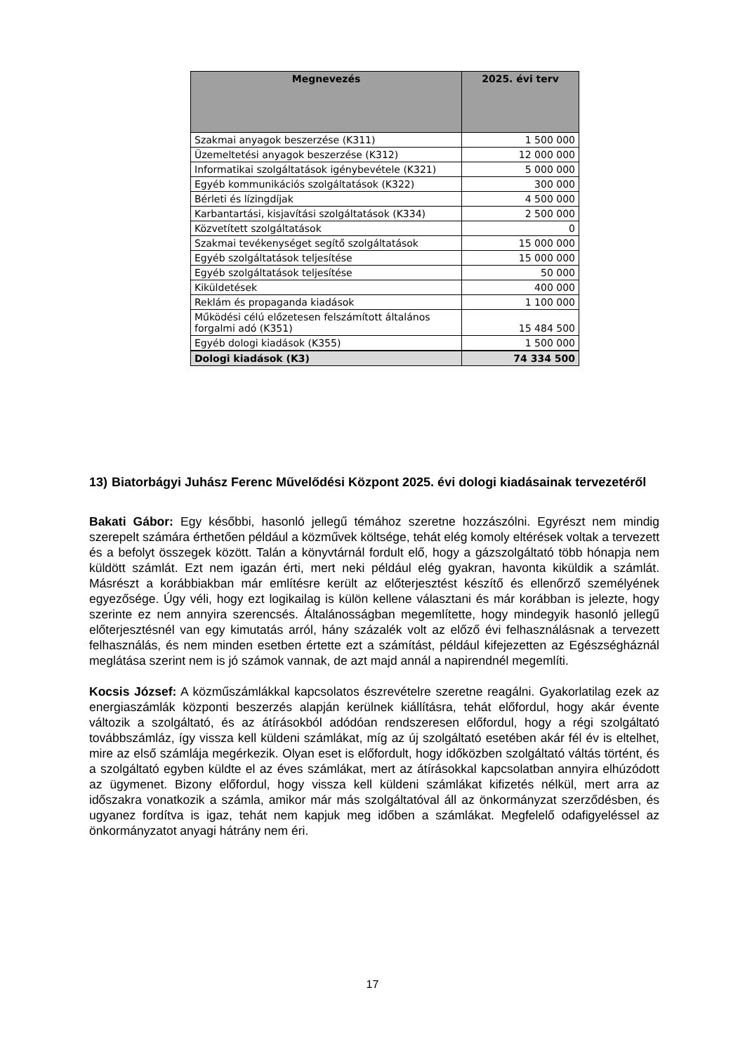| Megnevezés | 2025. évi terv |
| --- | --- |
| Szakmai anyagok beszerzése (K311) | 1 500 000 |
| Üzemeltetési anyagok beszerzése (K312) | 12 000 000 |
| Informatikai szolgáltatások igénybevétele (K321) | 5 000 000 |
| Egyéb kommunikációs szolgáltatások (K322) | 300 000 |
| Bérleti és lízingdíjak | 4 500 000 |
| Karbantartási, kisjavítási szolgáltatások (K334) | 2 500 000 |
| Közvetített szolgáltatások | 0 |
| Szakmai tevékenységet segítő szolgáltatások | 15 000 000 |
| Egyéb szolgáltatások teljesítése | 15 000 000 |
| Egyéb szolgáltatások teljesítése | 50 000 |
| Kiküldetések | 400 000 |
| Reklám és propaganda kiadások | 1 100 000 |
| Működési célú előzetesen felszámított általános forgalmi adó (K351) | 15 484 500 |
| Egyéb dologi kiadások (K355) | 1 500 000 |
| Dologi kiadások (K3) | 74 334 500 |
13)
Biatorbágyi Juhász Ferenc Művelődési Központ 2025. évi dologi kiadásainak tervezetéről
Bakati Gábor: Egy későbbi, hasonló jellegű témához szeretne hozzászólni. Egyrészt nem mindig szerepelt számára érthetően például a közművek költsége, tehát elég komoly eltérések voltak a tervezett és a befolyt összegek között. Talán a könyvtárnál fordult elő, hogy a gázszolgáltató több hónapja nem küldött számlát. Ezt nem igazán érti, mert neki például elég gyakran, havonta kiküldik a számlát. Másrészt a korábbiakban már említésre került az előterjesztést készítő és ellenőrző személyének egyezősége. Úgy véli, hogy ezt logikailag is külön kellene választani és már korábban is jelezte, hogy szerinte ez nem annyira szerencsés. Általánosságban megemlítette, hogy mindegyik hasonló jellegű előterjesztésnél van egy kimutatás arról, hány százalék volt az előző évi felhasználásnak a tervezett felhasználás, és nem minden esetben értette ezt a számítást, például kifejezetten az Egészségháznál meglátása szerint nem is jó számok vannak, de azt majd annál a napirendnél megemlíti.
Kocsis József: A közműszámlákkal kapcsolatos észrevételre szeretne reagálni. Gyakorlatilag ezek az energiaszámlák központi beszerzés alapján kerülnek kiállításra, tehát előfordul, hogy akár évente változik a szolgáltató, és az átírásokból adódóan rendszeresen előfordul, hogy a régi szolgáltató továbbszámláz, így vissza kell küldeni számlákat, míg az új szolgáltató esetében akár fél év is eltelhet, mire az első számlája megérkezik. Olyan eset is előfordult, hogy időközben szolgáltató váltás történt, és a szolgáltató egyben küldte el az éves számlákat, mert az átírásokkal kapcsolatban annyira elhúzódott az ügymenet. Bizony előfordul, hogy vissza kell küldeni számlákat kifizetés nélkül, mert arra az időszakra vonatkozik a számla, amikor már más szolgáltatóval áll az önkormányzat szerződésben, és ugyanez fordítva is igaz, tehát nem kapjuk meg időben a számlákat. Megfelelő odafigyeléssel az önkormányzatot anyagi hátrány nem éri.
17